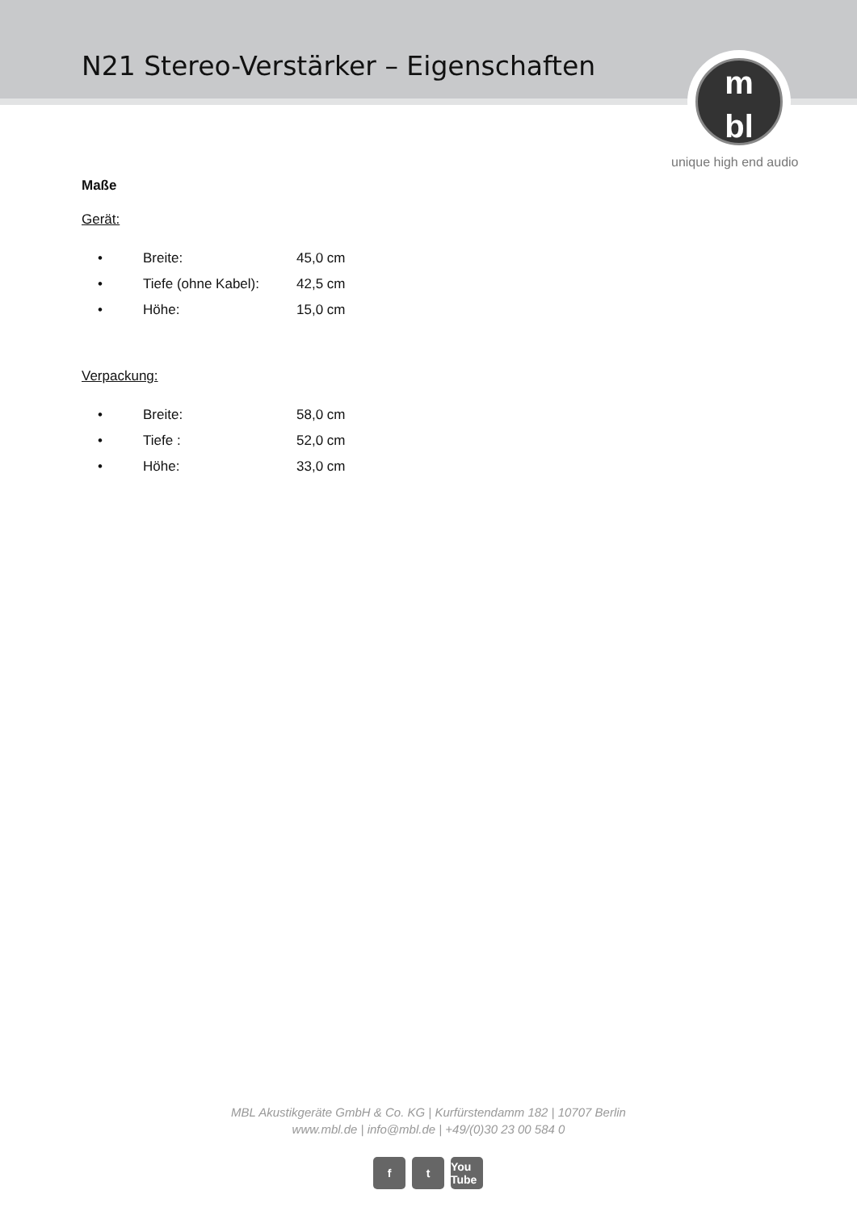N21 Stereo-Verstärker – Eigenschaften
m
bl
unique high end audio
Maße
Gerät:
| • | Breite: | 45,0 cm |
| • | Tiefe (ohne Kabel): | 42,5 cm |
| • | Höhe: | 15,0 cm |
Verpackung:
| • | Breite: | 58,0 cm |
| • | Tiefe : | 52,0 cm |
| • | Höhe: | 33,0 cm |
MBL Akustikgeräte GmbH & Co. KG | Kurfürstendamm 182 | 10707 Berlin
www.mbl.de | info@mbl.de | +49/(0)30 23 00 584 0
ft You Tube